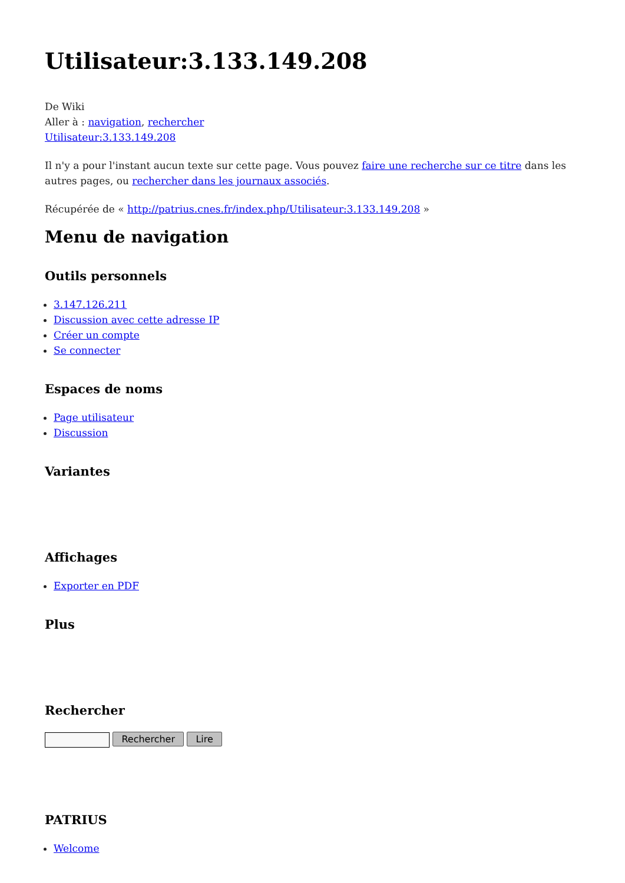Utilisateur:3.133.149.208
De Wiki
Aller à : navigation, rechercher
Utilisateur:3.133.149.208
Il n'y a pour l'instant aucun texte sur cette page. Vous pouvez faire une recherche sur ce titre dans les autres pages, ou rechercher dans les journaux associés.
Récupérée de « http://patrius.cnes.fr/index.php/Utilisateur:3.133.149.208 »
Menu de navigation
Outils personnels
3.147.126.211
Discussion avec cette adresse IP
Créer un compte
Se connecter
Espaces de noms
Page utilisateur
Discussion
Variantes
Affichages
Exporter en PDF
Plus
Rechercher
Rechercher Lire
PATRIUS
Welcome